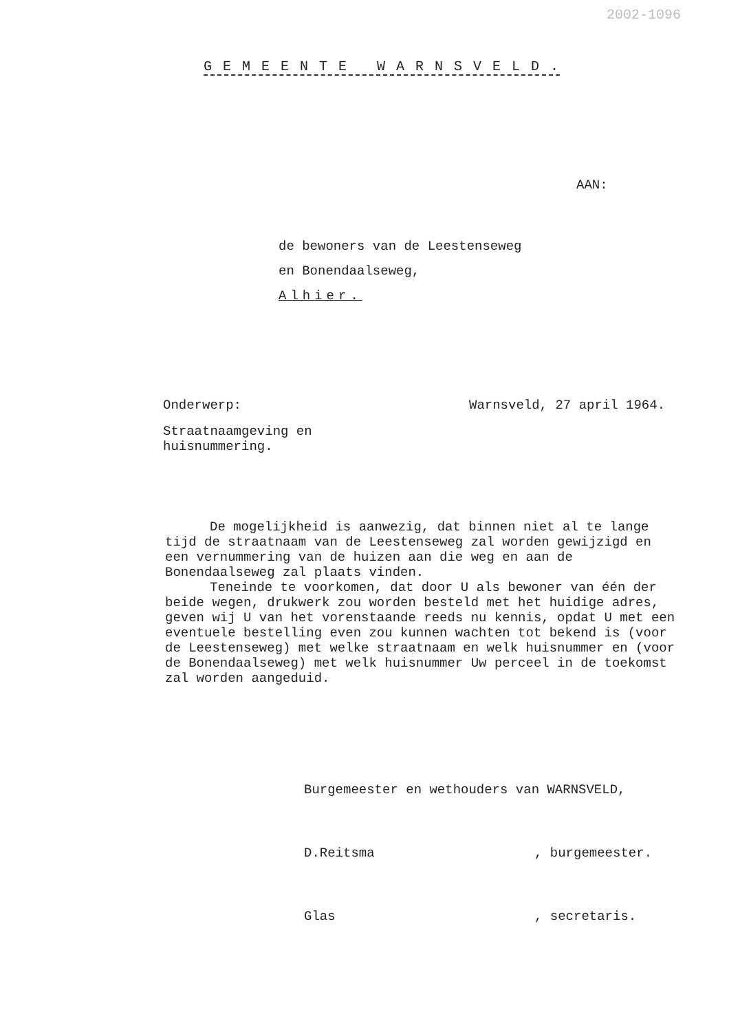2002-1096
G E M E E N T E W A R N S V E L D .
AAN:
de bewoners van de Leestenseweg
en Bonendaalseweg,
Alhier.
Onderwerp: Warnsveld, 27 april 1964.
Straatnaamgeving en
huisnummering.
De mogelijkheid is aanwezig, dat binnen niet al te lange tijd de straatnaam van de Leestenseweg zal worden gewijzigd en een vernummering van de huizen aan die weg en aan de Bonendaalseweg zal plaats vinden.
Teneinde te voorkomen, dat door U als bewoner van één der beide wegen, drukwerk zou worden besteld met het huidige adres, geven wij U van het vorenstaande reeds nu kennis, opdat U met een eventuele bestelling even zou kunnen wachten tot bekend is (voor de Leestenseweg) met welke straatnaam en welk huisnummer en (voor de Bonendaalseweg) met welk huisnummer Uw perceel in de toekomst zal worden aangeduid.
Burgemeester en wethouders van WARNSVELD,
D.Reitsma, burgemeester.
Glas, secretaris.